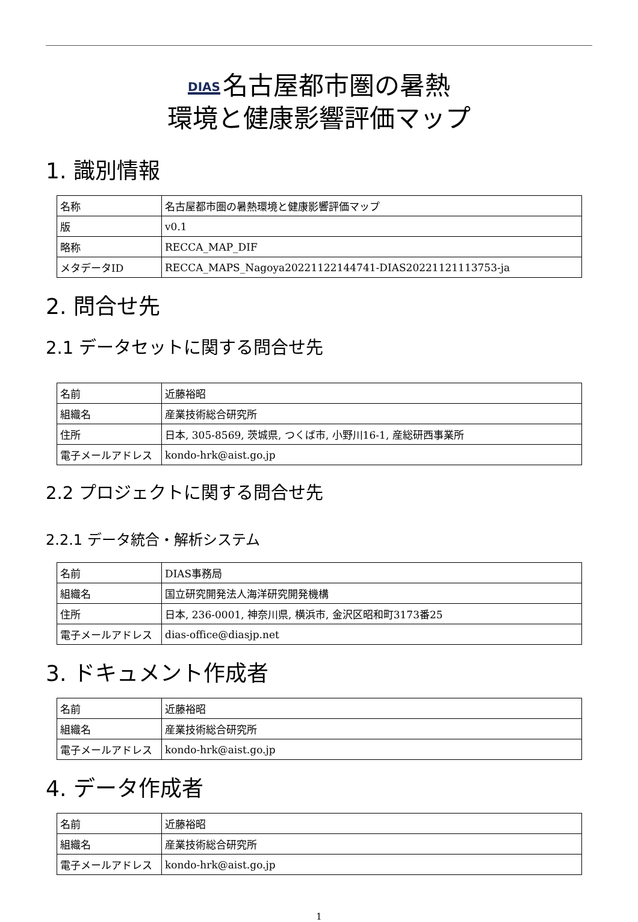DIAS 名古屋都市圏の暑熱
環境と健康影響評価マップ
1. 識別情報
| 名称 | 名古屋都市圏の暑熱環境と健康影響評価マップ |
| 版 | v0.1 |
| 略称 | RECCA_MAP_DIF |
| メタデータID | RECCA_MAPS_Nagoya20221122144741-DIAS20221121113753-ja |
2. 問合せ先
2.1 データセットに関する問合せ先
| 名前 | 近藤裕昭 |
| 組織名 | 産業技術総合研究所 |
| 住所 | 日本, 305-8569, 茨城県, つくば市, 小野川16-1, 産総研西事業所 |
| 電子メールアドレス | kondo-hrk@aist.go.jp |
2.2 プロジェクトに関する問合せ先
2.2.1 データ統合・解析システム
| 名前 | DIAS事務局 |
| 組織名 | 国立研究開発法人海洋研究開発機構 |
| 住所 | 日本, 236-0001, 神奈川県, 横浜市, 金沢区昭和町3173番25 |
| 電子メールアドレス | dias-office@diasjp.net |
3. ドキュメント作成者
| 名前 | 近藤裕昭 |
| 組織名 | 産業技術総合研究所 |
| 電子メールアドレス | kondo-hrk@aist.go.jp |
4. データ作成者
| 名前 | 近藤裕昭 |
| 組織名 | 産業技術総合研究所 |
| 電子メールアドレス | kondo-hrk@aist.go.jp |
1